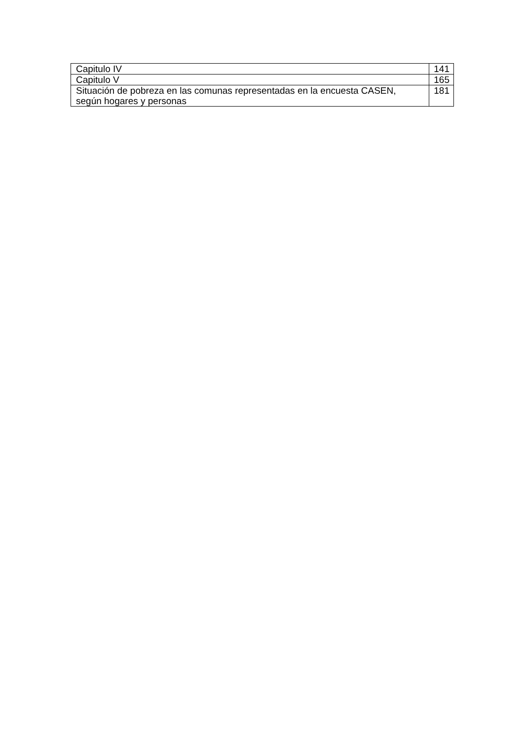| Capitulo IV | 141 |
| Capitulo V | 165 |
| Situación de pobreza en las comunas representadas en la encuesta CASEN, según hogares y personas | 181 |